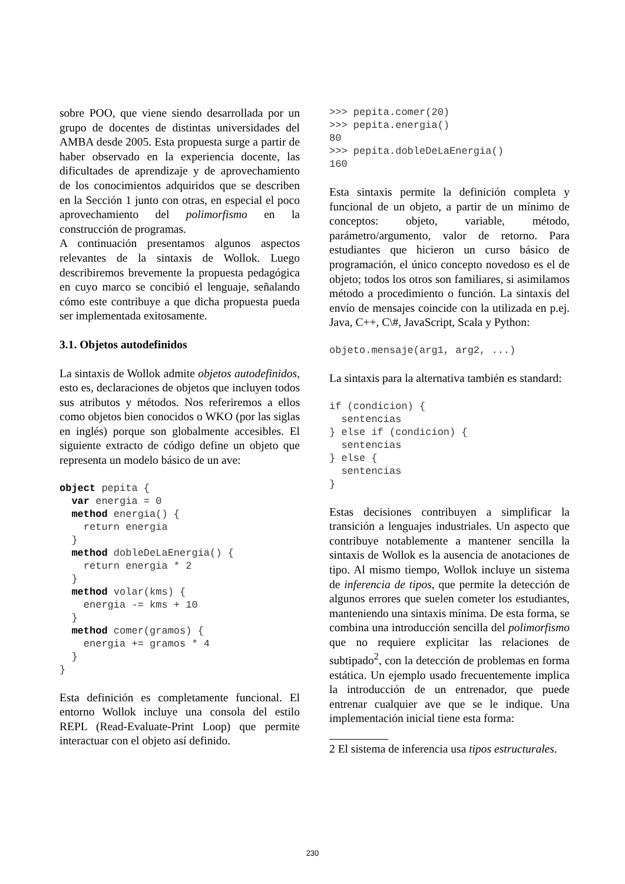sobre POO, que viene siendo desarrollada por un grupo de docentes de distintas universidades del AMBA desde 2005. Esta propuesta surge a partir de haber observado en la experiencia docente, las dificultades de aprendizaje y de aprovechamiento de los conocimientos adquiridos que se describen en la Sección 1 junto con otras, en especial el poco aprovechamiento del polimorfismo en la construcción de programas.
A continuación presentamos algunos aspectos relevantes de la sintaxis de Wollok. Luego describiremos brevemente la propuesta pedagógica en cuyo marco se concibió el lenguaje, señalando cómo este contribuye a que dicha propuesta pueda ser implementada exitosamente.
3.1. Objetos autodefinidos
La sintaxis de Wollok admite objetos autodefinidos, esto es, declaraciones de objetos que incluyen todos sus atributos y métodos. Nos referiremos a ellos como objetos bien conocidos o WKO (por las siglas en inglés) porque son globalmente accesibles. El siguiente extracto de código define un objeto que representa un modelo básico de un ave:
object pepita {
  var energia = 0
  method energia() {
    return energia
  }
  method dobleDeLaEnergia() {
    return energia * 2
  }
  method volar(kms) {
    energia -= kms + 10
  }
  method comer(gramos) {
    energia += gramos * 4
  }
}
Esta definición es completamente funcional. El entorno Wollok incluye una consola del estilo REPL (Read-Evaluate-Print Loop) que permite interactuar con el objeto así definido.
>>> pepita.comer(20)
>>> pepita.energia()
80
>>> pepita.dobleDeLaEnergia()
160
Esta sintaxis permite la definición completa y funcional de un objeto, a partir de un mínimo de conceptos: objeto, variable, método, parámetro/argumento, valor de retorno. Para estudiantes que hicieron un curso básico de programación, el único concepto novedoso es el de objeto; todos los otros son familiares, si asimilamos método a procedimiento o función. La sintaxis del envío de mensajes coincide con la utilizada en p.ej. Java, C++, C\#, JavaScript, Scala y Python:
objeto.mensaje(arg1, arg2, ...)
La sintaxis para la alternativa también es standard:
if (condicion) {
  sentencias
} else if (condicion) {
  sentencias
} else {
  sentencias
}
Estas decisiones contribuyen a simplificar la transición a lenguajes industriales. Un aspecto que contribuye notablemente a mantener sencilla la sintaxis de Wollok es la ausencia de anotaciones de tipo. Al mismo tiempo, Wollok incluye un sistema de inferencia de tipos, que permite la detección de algunos errores que suelen cometer los estudiantes, manteniendo una sintaxis mínima. De esta forma, se combina una introducción sencilla del polimorfismo que no requiere explicitar las relaciones de subtipado<sup>2</sup>, con la detección de problemas en forma estática. Un ejemplo usado frecuentemente implica la introducción de un entrenador, que puede entrenar cualquier ave que se le indique. Una implementación inicial tiene esta forma:
2 El sistema de inferencia usa tipos estructurales.
230